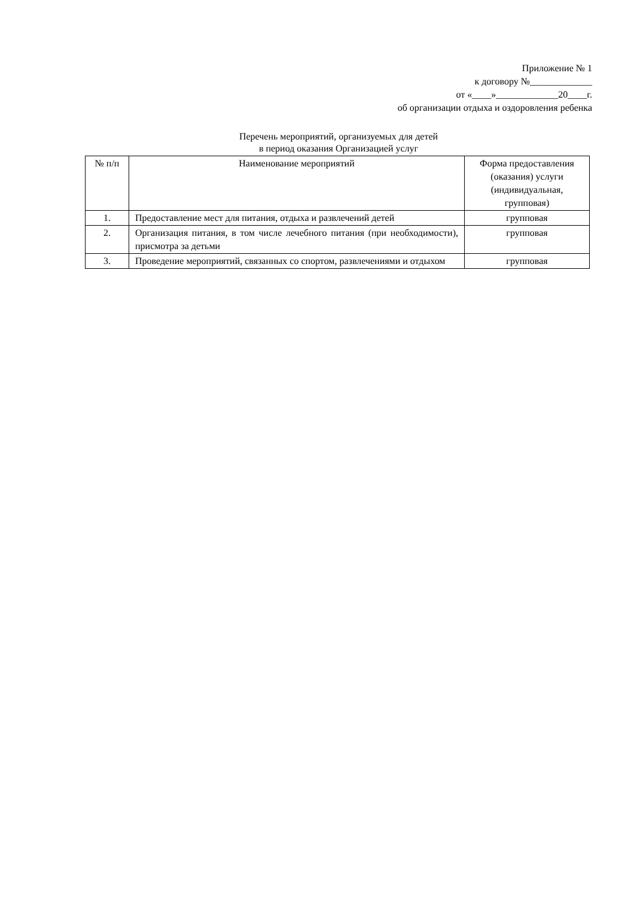Приложение № 1
к договору №_____________
от «____»_____________20____г.
об организации отдыха и оздоровления ребенка
Перечень мероприятий, организуемых для детей
в период оказания Организацией услуг
| № п/п | Наименование мероприятий | Форма предоставления (оказания) услуги (индивидуальная, групповая) |
| --- | --- | --- |
| 1. | Предоставление мест для питания, отдыха и развлечений детей | групповая |
| 2. | Организация питания, в том числе лечебного питания (при необходимости), присмотра за детьми | групповая |
| 3. | Проведение мероприятий, связанных со спортом, развлечениями и отдыхом | групповая |